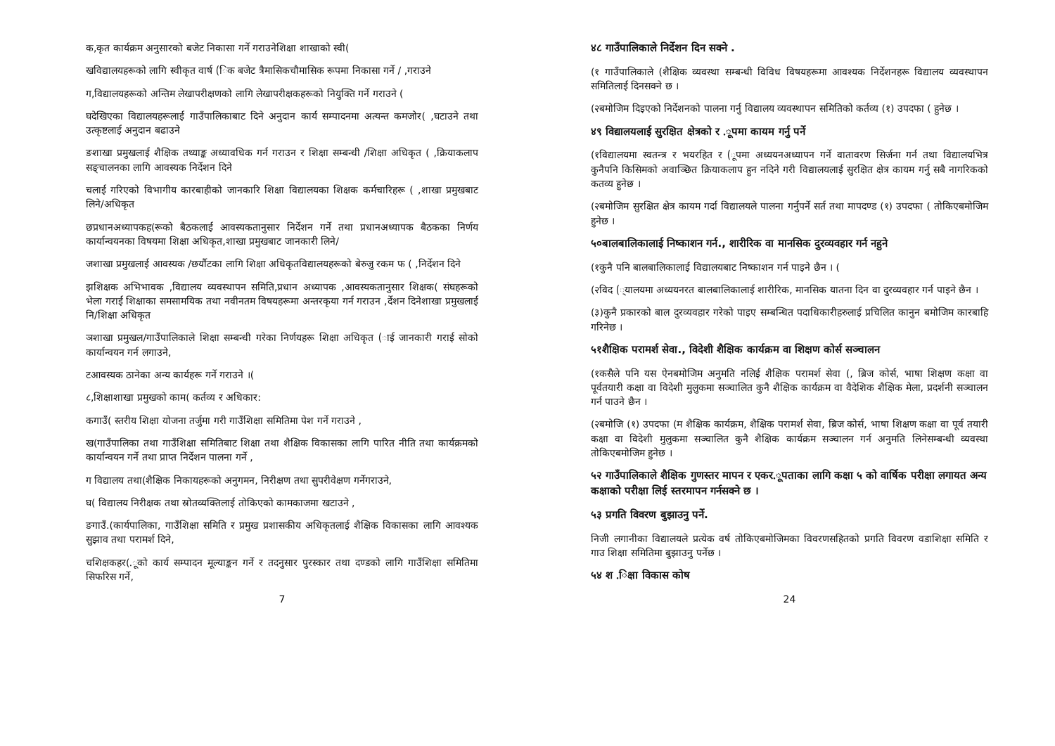क,कृत कार्यक्रम अनुसारको बजेट निकासा गर्ने गराउनेशिक्षा शाखाको स्वी(
खविद्यालयहरूको लागि स्वीकृत वार्ष (िक बजेट त्रैमासिकचौमासिक रूपमा निकासा गर्ने / ,गराउने
ग,विद्यालयहरूको अन्तिम लेखापरीक्षणको लागि लेखापरीक्षकहरूको नियुक्ति गर्ने गराउने (
घदेखिएका विद्यालयहरूलाई गाउँपालिकाबाट दिने अनुदान कार्य सम्पादनमा अत्यन्त कमजोर( ,घटाउने तथा उत्कृष्टलाई अनुदान बढाउने
ङशाखा प्रमुखलाई शैक्षिक तथ्याङ्क अध्यावधिक गर्न गराउन र शिक्षा सम्बन्धी /शिक्षा अधिकृत ( ,क्रियाकलाप सङ्चालनका लागि आवस्यक निर्देशन दिने
चलाई गरिएको विभागीय कारबाहीको जानकारि शिक्षा विद्यालयका शिक्षक कर्मचारिहरू ( ,शाखा प्रमुखबाट लिने/अधिकृत
छप्रधानअध्यापकह(रूको बैठकलाई आवस्यकतानुसार निर्देशन गर्ने तथा प्रधानअध्यापक बैठकका निर्णय कार्यान्वयनका विषयमा शिक्षा अधिकृत,शाखा प्रमुखबाट जानकारी लिने/
जशाखा प्रमुखलाई आवस्यक /छर्यौटका लागि शिक्षा अधिकृतविद्यालयहरूको बेरुजु रकम फ ( ,निर्देशन दिने
झशिक्षक अभिभावक ,विद्यालय व्यवस्थापन समिति,प्रधान अध्यापक ,आवस्यकतानुसार शिक्षक( संघहरूको भेला गराई शिक्षाका समसामयिक तथा नवीनतम विषयहरूमा अन्तरकृया गर्न गराउन ,र्देशन दिनेशाखा प्रमुखलाई नि/शिक्षा अधिकृत
ञशाखा प्रमुखल/गाउँपालिकाले शिक्षा सम्बन्धी गरेका निर्णयहरू शिक्षा अधिकृत (ाई जानकारी गराई सोको कार्यान्वयन गर्न लगाउने,
टआवस्यक ठानेका अन्य कार्यहरू गर्ने गराउने ।(
८,शिक्षाशाखा प्रमुखको काम( कर्तव्य र अधिकार:
कगाउँ( स्तरीय शिक्षा योजना तर्जुमा गरी गाउँशिक्षा समितिमा पेश गर्ने गराउने ,
ख(गाउँपालिका तथा गाउँशिक्षा समितिबाट शिक्षा तथा शैक्षिक विकासका लागि पारित नीति तथा कार्यक्रमको कार्यान्वयन गर्ने तथा प्राप्त निर्देशन पालना गर्ने ,
ग विद्यालय तथा(शैक्षिक निकायहरूको अनुगमन, निरीक्षण तथा सुपरीवेक्षण गर्नेगराउने,
घ( विद्यालय निरीक्षक तथा स्रोतव्यक्तिलाई तोकिएको कामकाजमा खटाउने ,
ङगाउँ.(कार्यपालिका, गाउँशिक्षा समिति र प्रमुख प्रशासकीय अधिकृतलाई शैक्षिक विकासका लागि आवश्यक सुझाव तथा परामर्श दिने,
चशिक्षकहर(.ूको कार्य सम्पादन मूल्याङ्कन गर्ने र तदनुसार पुरस्कार तथा दण्डको लागि गाउँशिक्षा समितिमा सिफरिस गर्ने,
7
४८ गाउँपालिकाले निर्देशन दिन सक्ने .
(१ गाउँपालिकाले (शैक्षिक व्यवस्था सम्बन्धी विविध विषयहरूमा आवश्यक निर्देशनहरू विद्यालय व्यवस्थापन समितिलाई दिनसक्ने छ ।
(२बमोजिम दिइएको निर्देशनको पालना गर्नु विद्यालय व्यवस्थापन समितिको कर्तव्य (१) उपदफा ( हुनेछ ।
४९ विद्यालयलाई सुरक्षित क्षेत्रको र .ूपमा कायम गर्नु पर्ने
(१विद्यालयमा स्वतन्त्र र भयरहित र (ूपमा अध्ययनअध्यापन गर्ने वातावरण सिर्जना गर्न तथा विद्यालयभित्र कुनैपनि किसिमको अवाञ्छित क्रियाकलाप हुन नदिने गरी विद्यालयलाई सुरक्षित क्षेत्र कायम गर्नु सबै नागरिकको कतव्य हुनेछ ।
(२बमोजिम सुरक्षित क्षेत्र कायम गर्दा विद्यालयले पालना गर्नुपर्ने सर्त तथा मापदण्ड (१) उपदफा ( तोकिएबमोजिम हुनेछ ।
५०बालबालिकालाई निष्काशन गर्न., शारीरिक वा मानसिक दुरव्यवहार गर्न नहुने
(१कुनै पनि बालबालिकालाई विद्यालयबाट निष्काशन गर्न पाइने छैन । (
(२विद (्यालयमा अध्ययनरत बालबालिकालाई शारीरिक, मानसिक यातना दिन वा दुरव्यवहार गर्न पाइने छैन ।
(३)कुनै प्रकारको बाल दुरव्यवहार गरेको पाइए सम्बन्धित पदाधिकारीहरुलाई प्रचिलित कानुन बमोजिम कारबाहि गरिनेछ ।
५१शैक्षिक परामर्श सेवा., विदेशी शैक्षिक कार्यक्रम वा शिक्षण कोर्स सञ्चालन
(१कसैले पनि यस ऐनबमोजिम अनुमति नलिई शैक्षिक परामर्श सेवा (, ब्रिज कोर्स, भाषा शिक्षण कक्षा वा पूर्वतयारी कक्षा वा विदेशी मुलुकमा सञ्चालित कुनै शैक्षिक कार्यक्रम वा वैदेशिक शैक्षिक मेला, प्रदर्शनी सञ्चालन गर्न पाउने छैन ।
(२बमोजि (१) उपदफा (म शैक्षिक कार्यक्रम, शैक्षिक परामर्श सेवा, ब्रिज कोर्स, भाषा शिक्षण कक्षा वा पूर्व तयारी कक्षा वा विदेशी मुलुकमा सञ्चालित कुनै शैक्षिक कार्यक्रम सञ्चालन गर्न अनुमति लिनेसम्बन्धी व्यवस्था तोकिएबमोजिम हुनेछ ।
५२ गाउँपालिकाले शैक्षिक गुणस्तर मापन र एकर.ूपताका लागि कक्षा ५ को वार्षिक परीक्षा लगायत अन्य कक्षाको परीक्षा लिई स्तरमापन गर्नसक्ने छ ।
५३ प्रगति विवरण बुझाउनु पर्ने.
निजी लगानीका विद्यालयले प्रत्येक वर्ष तोकिएबमोजिमका विवरणसहितको प्रगति विवरण वडाशिक्षा समिति र गाउ शिक्षा समितिमा बुझाउनु पर्नेछ ।
५४ श .िक्षा विकास कोष
24